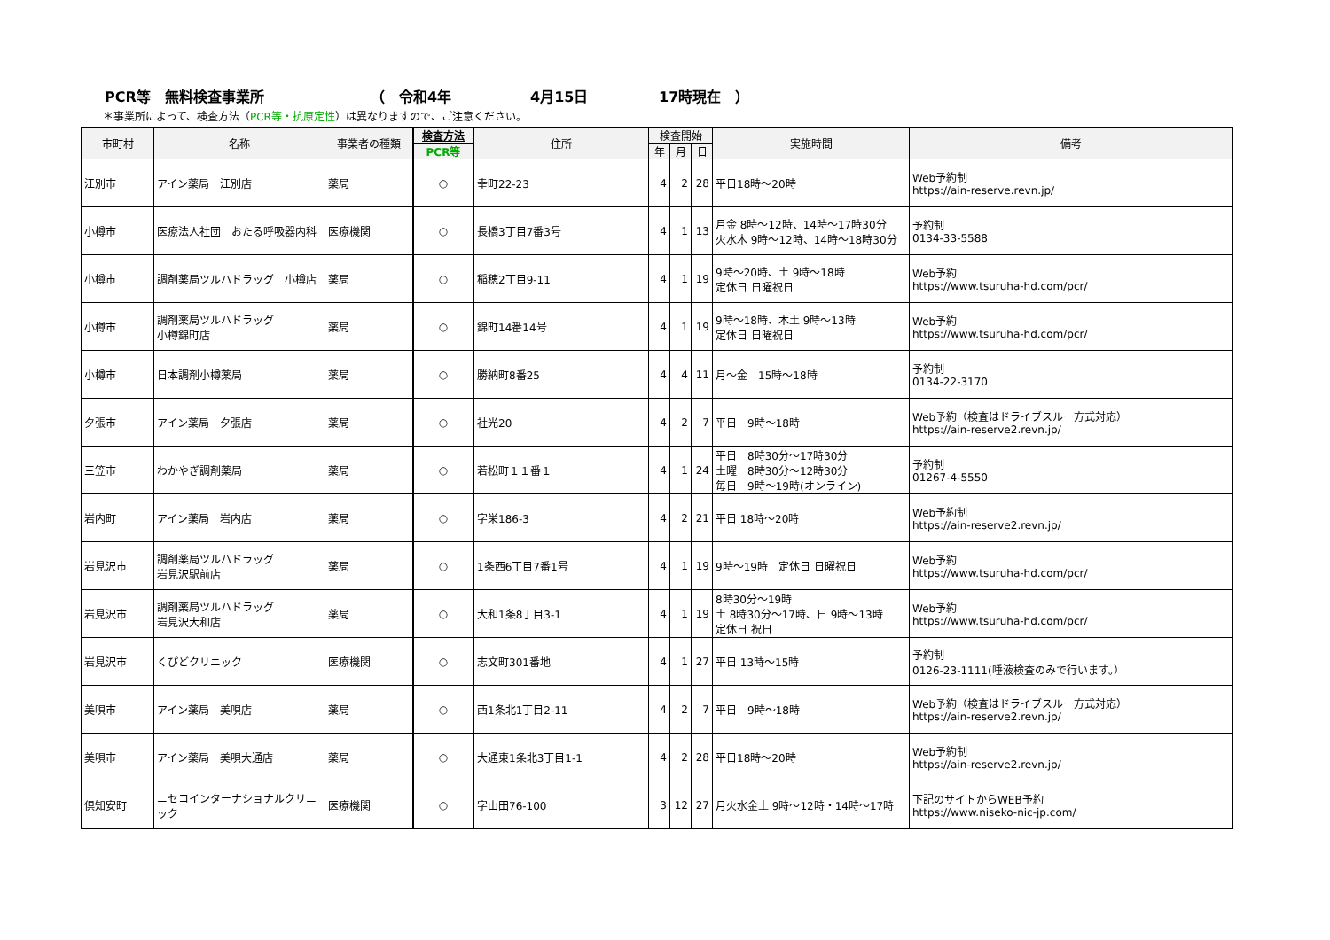PCR等　無料検査事業所 （　令和4年 4月15日 17時現在　）
＊事業所によって、検査方法（PCR等・抗原定性）は異なりますので、ご注意ください。
| 市町村 | 名称 | 事業者の種類 | 検査方法 | 住所 | 検査開始 | | | 実施時間 | 備考 |
| --- | --- | --- | --- | --- | --- | --- | --- | --- | --- |
| | | | PCR等 | | 年 | 月 | 日 | | |
| 江別市 | アイン薬局 江別店 | 薬局 | ○ | 幸町22-23 | 4 | 2 | 28 | 平日18時～20時 | Web予約制 https://ain-reserve.revn.jp/ |
| 小樽市 | 医療法人社団 おたる呼吸器内科 | 医療機関 | ○ | 長橋3丁目7番3号 | 4 | 1 | 13 | 月金 8時～12時、14時～17時30分 火水木 9時～12時、14時～18時30分 | 予約制 0134-33-5588 |
| 小樽市 | 調剤薬局ツルハドラッグ 小樽店 | 薬局 | ○ | 稲穂2丁目9-11 | 4 | 1 | 19 | 9時～20時、土 9時～18時 定休日 日曜祝日 | Web予約 https://www.tsuruha-hd.com/pcr/ |
| 小樽市 | 調剤薬局ツルハドラッグ 小樽錦町店 | 薬局 | ○ | 錦町14番14号 | 4 | 1 | 19 | 9時～18時、木土 9時～13時 定休日 日曜祝日 | Web予約 https://www.tsuruha-hd.com/pcr/ |
| 小樽市 | 日本調剤小樽薬局 | 薬局 | ○ | 勝納町8番25 | 4 | 4 | 11 | 月～金 15時～18時 | 予約制 0134-22-3170 |
| 夕張市 | アイン薬局 夕張店 | 薬局 | ○ | 社光20 | 4 | 2 | 7 | 平日 9時～18時 | Web予約（検査はドライブスルー方式対応） https://ain-reserve2.revn.jp/ |
| 三笠市 | わかやぎ調剤薬局 | 薬局 | ○ | 若松町１１番１ | 4 | 1 | 24 | 平日 8時30分～17時30分 土曜 8時30分～12時30分 毎日 9時～19時(オンライン) | 予約制 01267-4-5550 |
| 岩内町 | アイン薬局 岩内店 | 薬局 | ○ | 字栄186-3 | 4 | 2 | 21 | 平日 18時～20時 | Web予約制 https://ain-reserve2.revn.jp/ |
| 岩見沢市 | 調剤薬局ツルハドラッグ 岩見沢駅前店 | 薬局 | ○ | 1条西6丁目7番1号 | 4 | 1 | 19 | 9時～19時 定休日 日曜祝日 | Web予約 https://www.tsuruha-hd.com/pcr/ |
| 岩見沢市 | 調剤薬局ツルハドラッグ 岩見沢大和店 | 薬局 | ○ | 大和1条8丁目3-1 | 4 | 1 | 19 | 8時30分～19時 土 8時30分～17時、日 9時～13時 定休日 祝日 | Web予約 https://www.tsuruha-hd.com/pcr/ |
| 岩見沢市 | くぴどクリニック | 医療機関 | ○ | 志文町301番地 | 4 | 1 | 27 | 平日 13時～15時 | 予約制 0126-23-1111(唾液検査のみで行います。） |
| 美唄市 | アイン薬局 美唄店 | 薬局 | ○ | 西1条北1丁目2-11 | 4 | 2 | 7 | 平日 9時～18時 | Web予約（検査はドライブスルー方式対応） https://ain-reserve2.revn.jp/ |
| 美唄市 | アイン薬局 美唄大通店 | 薬局 | ○ | 大通東1条北3丁目1-1 | 4 | 2 | 28 | 平日18時～20時 | Web予約制 https://ain-reserve2.revn.jp/ |
| 倶知安町 | ニセコインターナショナルクリニック | 医療機関 | ○ | 字山田76-100 | 3 | 12 | 27 | 月火水金土 9時～12時・14時～17時 | 下記のサイトからWEB予約 https://www.niseko-nic-jp.com/ |